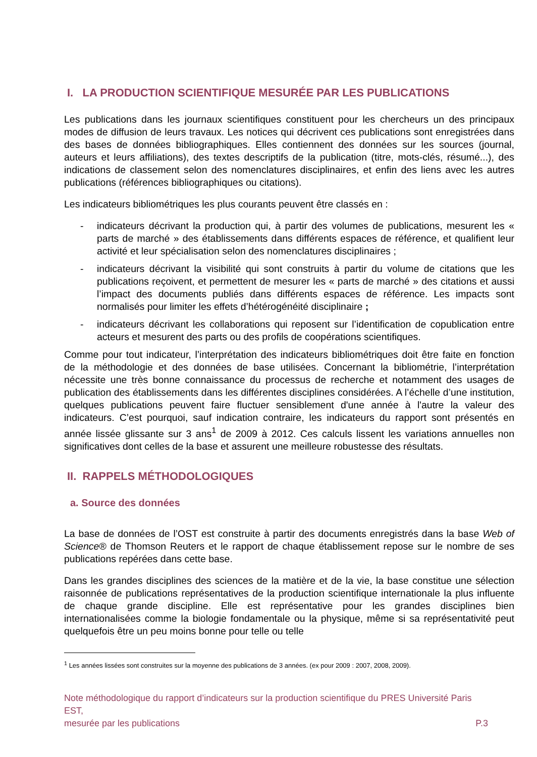I. LA PRODUCTION SCIENTIFIQUE MESURÉE PAR LES PUBLICATIONS
Les publications dans les journaux scientifiques constituent pour les chercheurs un des principaux modes de diffusion de leurs travaux. Les notices qui décrivent ces publications sont enregistrées dans des bases de données bibliographiques. Elles contiennent des données sur les sources (journal, auteurs et leurs affiliations), des textes descriptifs de la publication (titre, mots-clés, résumé...), des indications de classement selon des nomenclatures disciplinaires, et enfin des liens avec les autres publications (références bibliographiques ou citations).
Les indicateurs bibliométriques les plus courants peuvent être classés en :
- indicateurs décrivant la production qui, à partir des volumes de publications, mesurent les « parts de marché » des établissements dans différents espaces de référence, et qualifient leur activité et leur spécialisation selon des nomenclatures disciplinaires ;
- indicateurs décrivant la visibilité qui sont construits à partir du volume de citations que les publications reçoivent, et permettent de mesurer les « parts de marché » des citations et aussi l’impact des documents publiés dans différents espaces de référence. Les impacts sont normalisés pour limiter les effets d’hétérogénéité disciplinaire ;
- indicateurs décrivant les collaborations qui reposent sur l’identification de copublication entre acteurs et mesurent des parts ou des profils de coopérations scientifiques.
Comme pour tout indicateur, l’interprétation des indicateurs bibliométriques doit être faite en fonction de la méthodologie et des données de base utilisées. Concernant la bibliométrie, l’interprétation nécessite une très bonne connaissance du processus de recherche et notamment des usages de publication des établissements dans les différentes disciplines considérées. A l’échelle d’une institution, quelques publications peuvent faire fluctuer sensiblement d'une année à l'autre la valeur des indicateurs. C’est pourquoi, sauf indication contraire, les indicateurs du rapport sont présentés en année lissée glissante sur 3 ans<sup>1</sup> de 2009 à 2012. Ces calculs lissent les variations annuelles non significatives dont celles de la base et assurent une meilleure robustesse des résultats.
II. RAPPELS MÉTHODOLOGIQUES
a. Source des données
La base de données de l’OST est construite à partir des documents enregistrés dans la base Web of Science® de Thomson Reuters et le rapport de chaque établissement repose sur le nombre de ses publications repérées dans cette base.
Dans les grandes disciplines des sciences de la matière et de la vie, la base constitue une sélection raisonnée de publications représentatives de la production scientifique internationale la plus influente de chaque grande discipline. Elle est représentative pour les grandes disciplines bien internationalisées comme la biologie fondamentale ou la physique, même si sa représentativité peut quelquefois être un peu moins bonne pour telle ou telle
<sup>1</sup> Les années lissées sont construites sur la moyenne des publications de 3 années. (ex pour 2009 : 2007, 2008, 2009).
Note méthodologique du rapport d’indicateurs sur la production scientifique du PRES Université Paris EST,
mesurée par les publications P.3